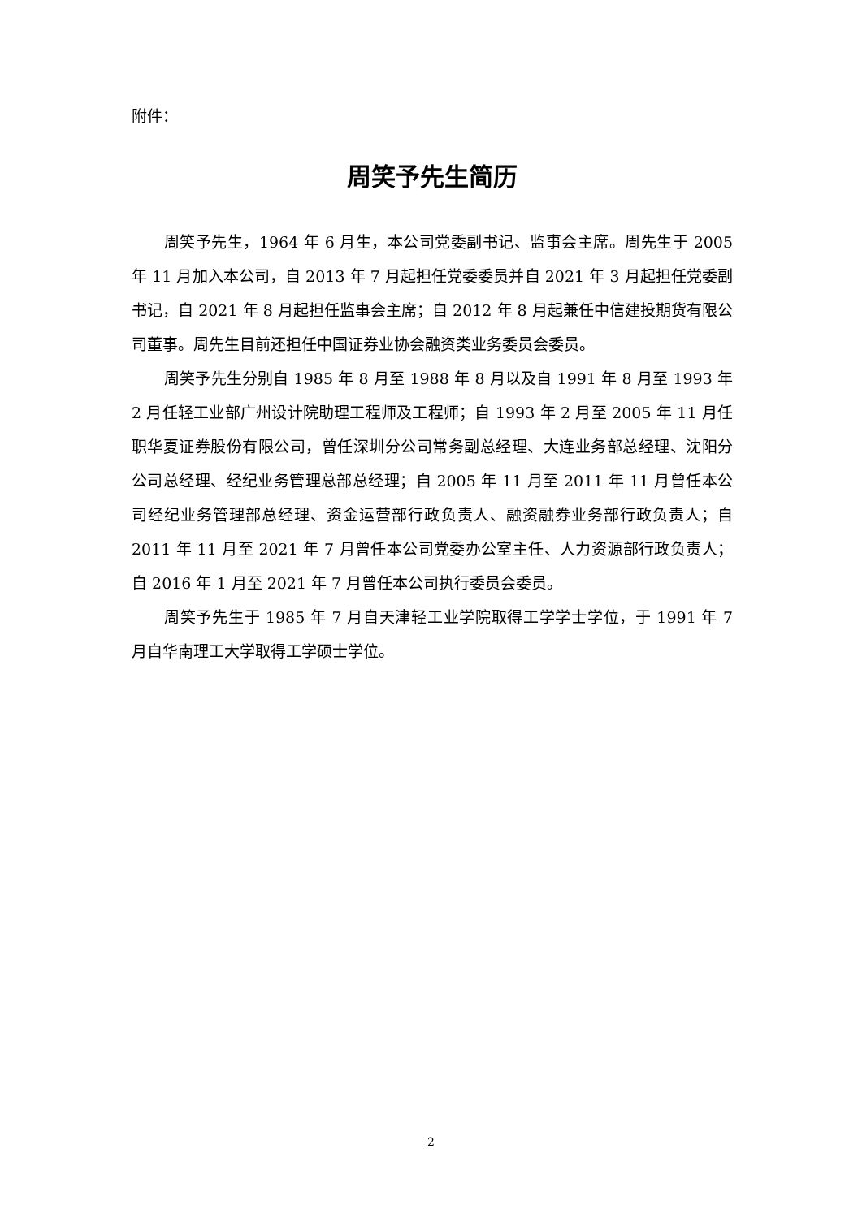附件：
周笑予先生简历
周笑予先生，1964 年 6 月生，本公司党委副书记、监事会主席。周先生于 2005 年 11 月加入本公司，自 2013 年 7 月起担任党委委员并自 2021 年 3 月起担任党委副书记，自 2021 年 8 月起担任监事会主席；自 2012 年 8 月起兼任中信建投期货有限公司董事。周先生目前还担任中国证券业协会融资类业务委员会委员。
周笑予先生分别自 1985 年 8 月至 1988 年 8 月以及自 1991 年 8 月至 1993 年 2 月任轻工业部广州设计院助理工程师及工程师；自 1993 年 2 月至 2005 年 11 月任职华夏证券股份有限公司，曾任深圳分公司常务副总经理、大连业务部总经理、沈阳分公司总经理、经纪业务管理总部总经理；自 2005 年 11 月至 2011 年 11 月曾任本公司经纪业务管理部总经理、资金运营部行政负责人、融资融券业务部行政负责人；自 2011 年 11 月至 2021 年 7 月曾任本公司党委办公室主任、人力资源部行政负责人；自 2016 年 1 月至 2021 年 7 月曾任本公司执行委员会委员。
周笑予先生于 1985 年 7 月自天津轻工业学院取得工学学士学位，于 1991 年 7 月自华南理工大学取得工学硕士学位。
2